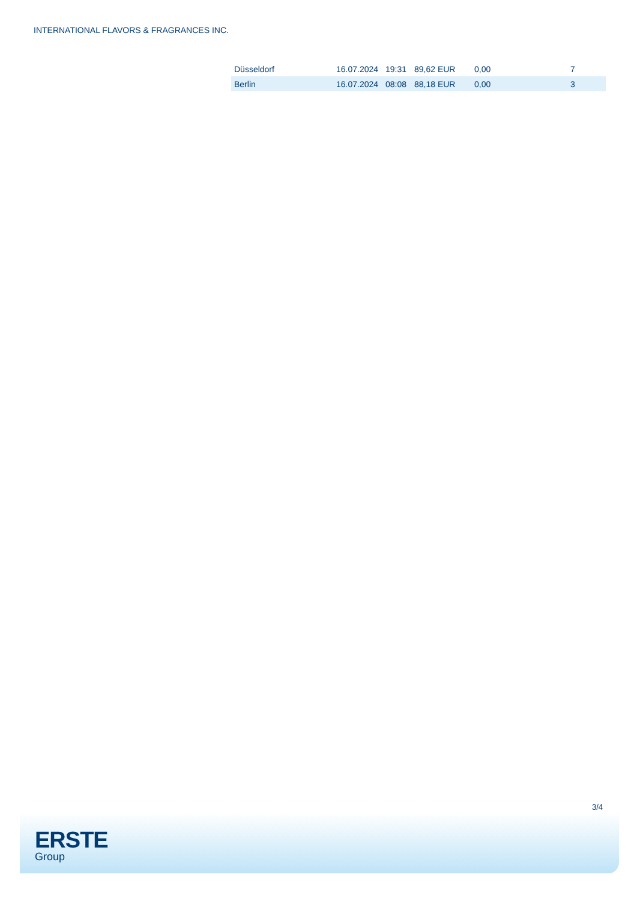INTERNATIONAL FLAVORS & FRAGRANCES INC.
| Düsseldorf | 16.07.2024 | 19:31 | 89,62 EUR | 0,00 | 7 |
| Berlin | 16.07.2024 | 08:08 | 88,18 EUR | 0,00 | 3 |
3/4
ERSTE
Group